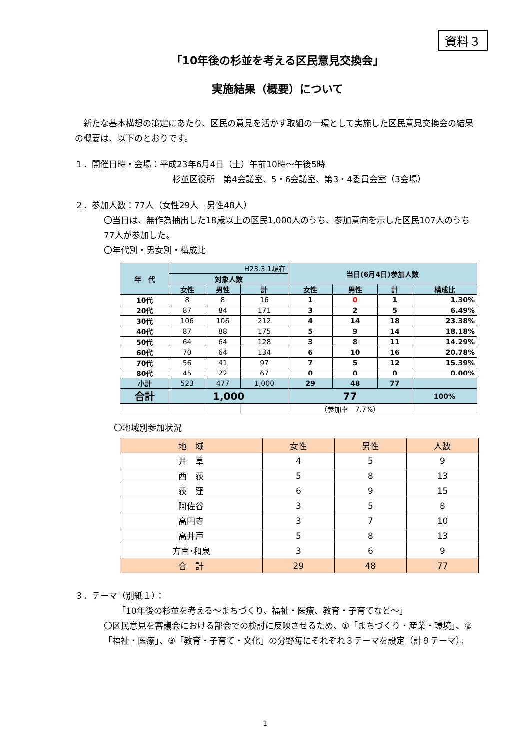資料３
「10年後の杉並を考える区民意見交換会」
実施結果（概要）について
　新たな基本構想の策定にあたり、区民の意見を活かす取組の一環として実施した区民意見交換会の結果の概要は、以下のとおりです。
１．開催日時・会場：平成23年6月4日（土）午前10時～午後5時
杉並区役所　第4会議室、5・6会議室、第3・4委員会室（3会場）
２．参加人数：77人（女性29人　男性48人）
〇当日は、無作為抽出した18歳以上の区民1,000人のうち、参加意向を示した区民107人のうち77人が参加した。
〇年代別・男女別・構成比
| 年 代 | H23.3.1現在 | | | 当日(6月4日)参加人数 | | | |
| --- | --- | --- | --- | --- | --- | --- | --- |
| | 対象人数 | | | | | | |
| | 女性 | 男性 | 計 | 女性 | 男性 | 計 | 構成比 |
| 10代 | 8 | 8 | 16 | 1 | 0 | 1 | 1.30% |
| 20代 | 87 | 84 | 171 | 3 | 2 | 5 | 6.49% |
| 30代 | 106 | 106 | 212 | 4 | 14 | 18 | 23.38% |
| 40代 | 87 | 88 | 175 | 5 | 9 | 14 | 18.18% |
| 50代 | 64 | 64 | 128 | 3 | 8 | 11 | 14.29% |
| 60代 | 70 | 64 | 134 | 6 | 10 | 16 | 20.78% |
| 70代 | 56 | 41 | 97 | 7 | 5 | 12 | 15.39% |
| 80代 | 45 | 22 | 67 | 0 | 0 | 0 | 0.00% |
| 小計 | 523 | 477 | 1,000 | 29 | 48 | 77 | |
| 合計 | 1,000 | | | 77 | | | 100% |
| | | | | （参加率 7.7%） | | | |
〇地域別参加状況
| 地 域 | 女性 | 男性 | 人数 |
| --- | --- | --- | --- |
| 井 草 | 4 | 5 | 9 |
| 西 荻 | 5 | 8 | 13 |
| 荻 窪 | 6 | 9 | 15 |
| 阿佐谷 | 3 | 5 | 8 |
| 高円寺 | 3 | 7 | 10 |
| 高井戸 | 5 | 8 | 13 |
| 方南･和泉 | 3 | 6 | 9 |
| 合 計 | 29 | 48 | 77 |
３．テーマ（別紙１）：
「10年後の杉並を考える～まちづくり、福祉・医療、教育・子育てなど～」
〇区民意見を審議会における部会での検討に反映させるため、①「まちづくり・産業・環境」、②「福祉・医療」、③「教育・子育て・文化」の分野毎にそれぞれ３テーマを設定（計９テーマ）。
1